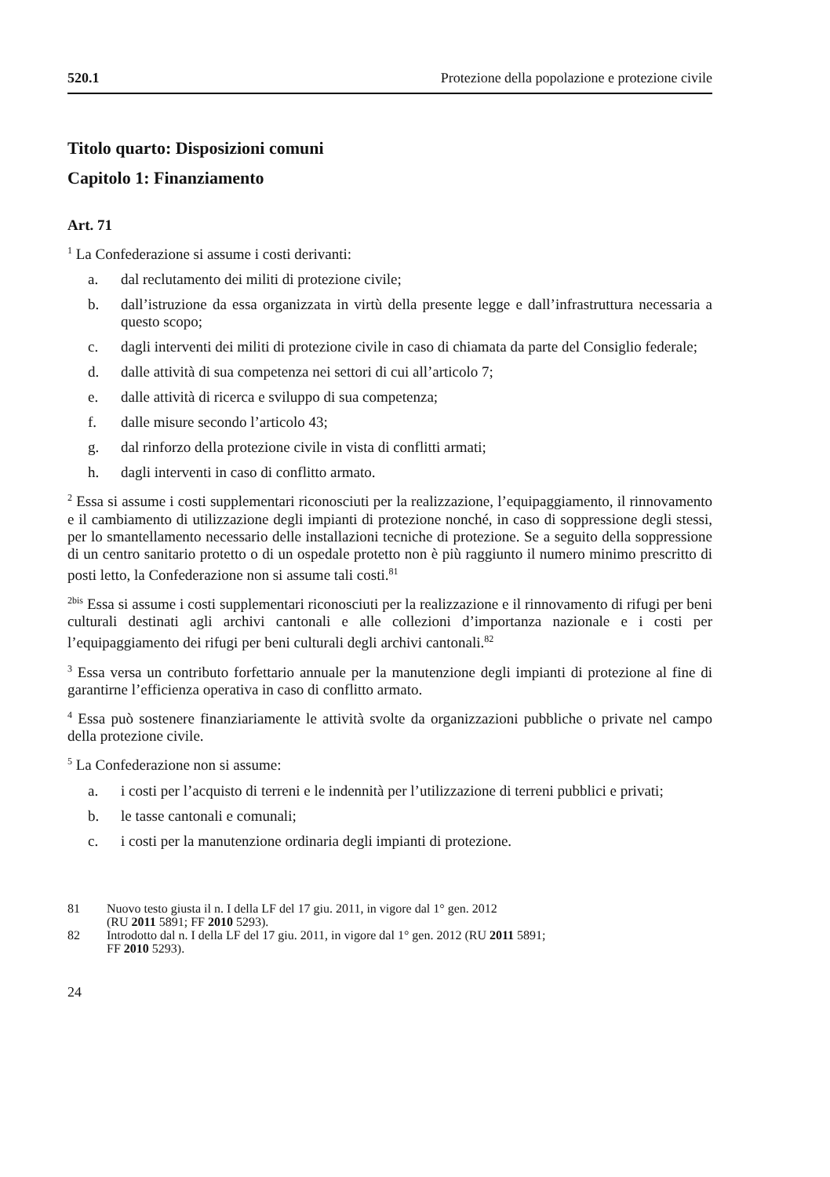520.1 Protezione della popolazione e protezione civile
Titolo quarto: Disposizioni comuni
Capitolo 1: Finanziamento
Art. 71
<sup>1</sup> La Confederazione si assume i costi derivanti:
a. dal reclutamento dei militi di protezione civile;
b. dall’istruzione da essa organizzata in virtù della presente legge e dall’infra­struttura necessaria a questo scopo;
c. dagli interventi dei militi di protezione civile in caso di chiamata da parte del Consiglio federale;
d. dalle attività di sua competenza nei settori di cui all’articolo 7;
e. dalle attività di ricerca e sviluppo di sua competenza;
f. dalle misure secondo l’articolo 43;
g. dal rinforzo della protezione civile in vista di conflitti armati;
h. dagli interventi in caso di conflitto armato.
<sup>2</sup> Essa si assume i costi supplementari riconosciuti per la realizzazione, l’equipag­giamento, il rinnovamento e il cambiamento di utilizzazione degli impianti di prote­zione nonché, in caso di soppressione degli stessi, per lo smantellamento necessario delle installazioni tecniche di protezione. Se a seguito della soppressione di un cen­tro sanitario protetto o di un ospedale protetto non è più raggiunto il numero minimo prescritto di posti letto, la Confederazione non si assume tali costi.<sup>81</sup>
<sup>2bis</sup> Essa si assume i costi supplementari riconosciuti per la realizzazione e il rinno­vamento di rifugi per beni culturali destinati agli archivi cantonali e alle collezioni d’importanza nazionale e i costi per l’equipaggiamento dei rifugi per beni culturali degli archivi cantonali.<sup>82</sup>
<sup>3</sup> Essa versa un contributo forfettario annuale per la manutenzione degli impianti di protezione al fine di garantirne l’efficienza operativa in caso di conflitto armato.
<sup>4</sup> Essa può sostenere finanziariamente le attività svolte da organizzazioni pubbliche o private nel campo della protezione civile.
<sup>5</sup> La Confederazione non si assume:
a. i costi per l’acquisto di terreni e le indennità per l’utilizzazione di terreni pubblici e privati;
b. le tasse cantonali e comunali;
c. i costi per la manutenzione ordinaria degli impianti di protezione.
81 Nuovo testo giusta il n. I della LF del 17 giu. 2011, in vigore dal 1° gen. 2012
(RU 2011 5891; FF 2010 5293).
82 Introdotto dal n. I della LF del 17 giu. 2011, in vigore dal 1° gen. 2012 (RU 2011 5891;
FF 2010 5293).
24